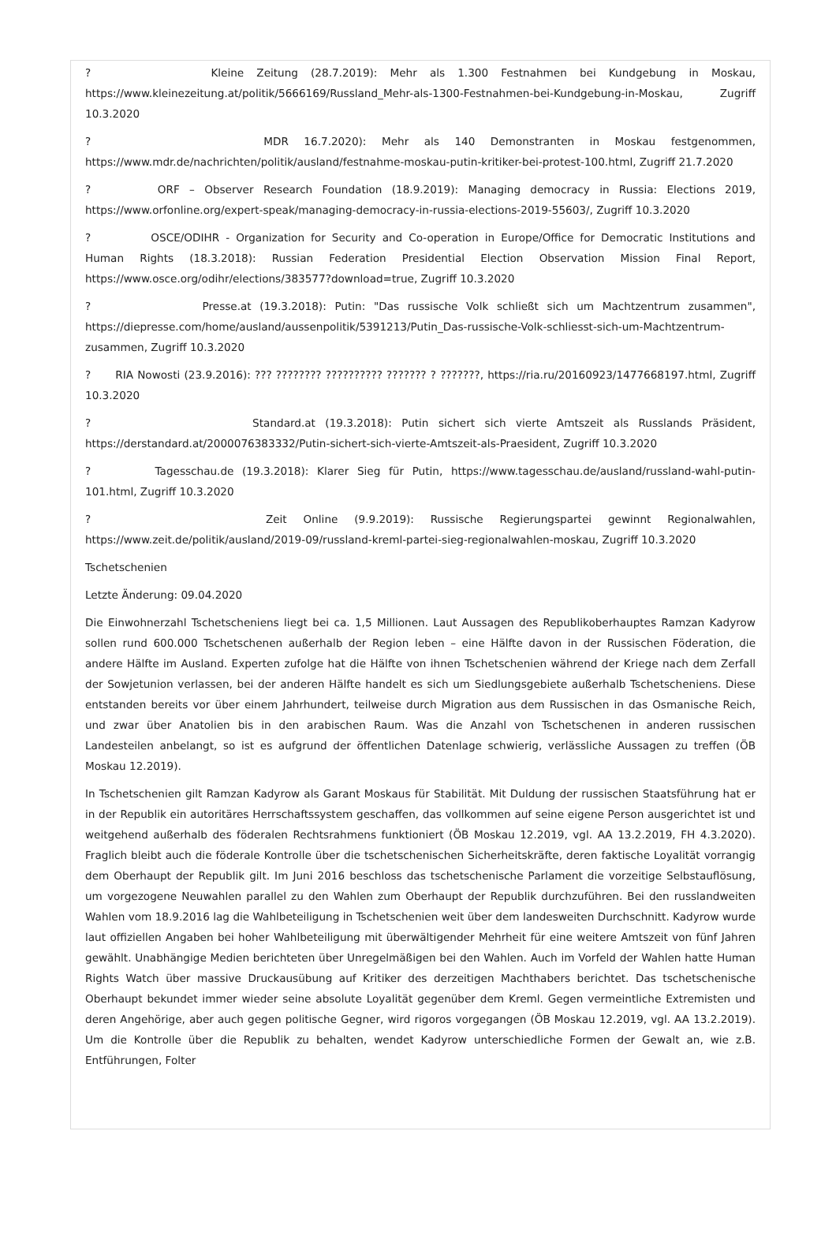? Kleine Zeitung (28.7.2019): Mehr als 1.300 Festnahmen bei Kundgebung in Moskau, https://www.kleinezeitung.at/politik/5666169/Russland_Mehr-als-1300-Festnahmen-bei-Kundgebung-in-Moskau, Zugriff 10.3.2020
? MDR 16.7.2020): Mehr als 140 Demonstranten in Moskau festgenommen, https://www.mdr.de/nachrichten/politik/ausland/festnahme-moskau-putin-kritiker-bei-protest-100.html, Zugriff 21.7.2020
? ORF – Observer Research Foundation (18.9.2019): Managing democracy in Russia: Elections 2019, https://www.orfonline.org/expert-speak/managing-democracy-in-russia-elections-2019-55603/, Zugriff 10.3.2020
? OSCE/ODIHR - Organization for Security and Co-operation in Europe/Office for Democratic Institutions and Human Rights (18.3.2018): Russian Federation Presidential Election Observation Mission Final Report, https://www.osce.org/odihr/elections/383577?download=true, Zugriff 10.3.2020
? Presse.at (19.3.2018): Putin: "Das russische Volk schließt sich um Machtzentrum zusammen", https://diepresse.com/home/ausland/aussenpolitik/5391213/Putin_Das-russische-Volk-schliesst-sich-um-Machtzentrum-zusammen, Zugriff 10.3.2020
? RIA Nowosti (23.9.2016): ??? ???????? ?????????? ??????? ? ???????, https://ria.ru/20160923/1477668197.html, Zugriff 10.3.2020
? Standard.at (19.3.2018): Putin sichert sich vierte Amtszeit als Russlands Präsident, https://derstandard.at/2000076383332/Putin-sichert-sich-vierte-Amtszeit-als-Praesident, Zugriff 10.3.2020
? Tagesschau.de (19.3.2018): Klarer Sieg für Putin, https://www.tagesschau.de/ausland/russland-wahl-putin-101.html, Zugriff 10.3.2020
? Zeit Online (9.9.2019): Russische Regierungspartei gewinnt Regionalwahlen, https://www.zeit.de/politik/ausland/2019-09/russland-kreml-partei-sieg-regionalwahlen-moskau, Zugriff 10.3.2020
Tschetschenien
Letzte Änderung: 09.04.2020
Die Einwohnerzahl Tschetscheniens liegt bei ca. 1,5 Millionen. Laut Aussagen des Republikoberhauptes Ramzan Kadyrow sollen rund 600.000 Tschetschenen außerhalb der Region leben – eine Hälfte davon in der Russischen Föderation, die andere Hälfte im Ausland. Experten zufolge hat die Hälfte von ihnen Tschetschenien während der Kriege nach dem Zerfall der Sowjetunion verlassen, bei der anderen Hälfte handelt es sich um Siedlungsgebiete außerhalb Tschetscheniens. Diese entstanden bereits vor über einem Jahrhundert, teilweise durch Migration aus dem Russischen in das Osmanische Reich, und zwar über Anatolien bis in den arabischen Raum. Was die Anzahl von Tschetschenen in anderen russischen Landesteilen anbelangt, so ist es aufgrund der öffentlichen Datenlage schwierig, verlässliche Aussagen zu treffen (ÖB Moskau 12.2019).
In Tschetschenien gilt Ramzan Kadyrow als Garant Moskaus für Stabilität. Mit Duldung der russischen Staatsführung hat er in der Republik ein autoritäres Herrschaftssystem geschaffen, das vollkommen auf seine eigene Person ausgerichtet ist und weitgehend außerhalb des föderalen Rechtsrahmens funktioniert (ÖB Moskau 12.2019, vgl. AA 13.2.2019, FH 4.3.2020). Fraglich bleibt auch die föderale Kontrolle über die tschetschenischen Sicherheitskräfte, deren faktische Loyalität vorrangig dem Oberhaupt der Republik gilt. Im Juni 2016 beschloss das tschetschenische Parlament die vorzeitige Selbstauflösung, um vorgezogene Neuwahlen parallel zu den Wahlen zum Oberhaupt der Republik durchzuführen. Bei den russlandweiten Wahlen vom 18.9.2016 lag die Wahlbeteiligung in Tschetschenien weit über dem landesweiten Durchschnitt. Kadyrow wurde laut offiziellen Angaben bei hoher Wahlbeteiligung mit überwältigender Mehrheit für eine weitere Amtszeit von fünf Jahren gewählt. Unabhängige Medien berichteten über Unregelmäßigen bei den Wahlen. Auch im Vorfeld der Wahlen hatte Human Rights Watch über massive Druckausübung auf Kritiker des derzeitigen Machthabers berichtet. Das tschetschenische Oberhaupt bekundet immer wieder seine absolute Loyalität gegenüber dem Kreml. Gegen vermeintliche Extremisten und deren Angehörige, aber auch gegen politische Gegner, wird rigoros vorgegangen (ÖB Moskau 12.2019, vgl. AA 13.2.2019). Um die Kontrolle über die Republik zu behalten, wendet Kadyrow unterschiedliche Formen der Gewalt an, wie z.B. Entführungen, Folter